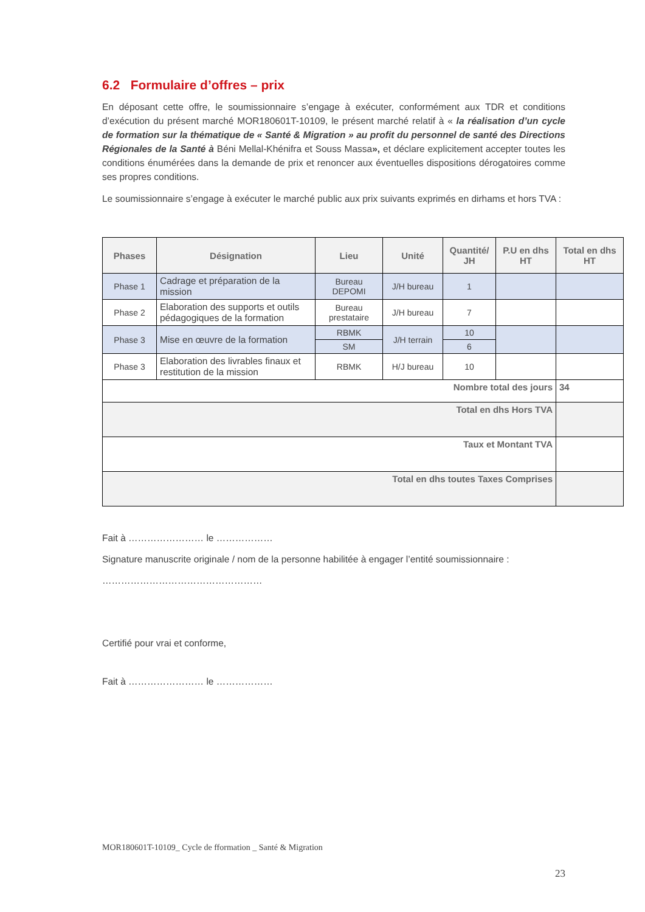6.2 Formulaire d’offres – prix
En déposant cette offre, le soumissionnaire s’engage à exécuter, conformément aux TDR et conditions d’exécution du présent marché MOR180601T-10109, le présent marché relatif à « la réalisation d’un cycle de formation sur la thématique de « Santé & Migration » au profit du personnel de santé des Directions Régionales de la Santé à Béni Mellal-Khénifra et Souss Massa», et déclare explicitement accepter toutes les conditions énumérées dans la demande de prix et renoncer aux éventuelles dispositions dérogatoires comme ses propres conditions.
Le soumissionnaire s’engage à exécuter le marché public aux prix suivants exprimés en dirhams et hors TVA :
| Phases | Désignation | Lieu | Unité | Quantité/ JH | P.U en dhs HT | Total en dhs HT |
| --- | --- | --- | --- | --- | --- | --- |
| Phase 1 | Cadrage et préparation de la mission | Bureau DEPOMI | J/H bureau | 1 | | |
| Phase 2 | Elaboration des supports et outils pédagogiques de la formation | Bureau prestataire | J/H bureau | 7 | | |
| Phase 3 | Mise en œuvre de la formation | RBMK | J/H terrain | 10 | | |
| | | SM | | 6 | | |
| Phase 3 | Elaboration des livrables finaux et restitution de la mission | RBMK | H/J bureau | 10 | | |
| Nombre total des jours | | | | | | 34 |
| Total en dhs Hors TVA | | | | | | |
| Taux et Montant TVA | | | | | | |
| Total en dhs toutes Taxes Comprises | | | | | | |
Fait à …………………… le ………………
Signature manuscrite originale / nom de la personne habilitée à engager l’entité soumissionnaire :
……………………………………………
Certifié pour vrai et conforme,
Fait à …………………… le ………………
MOR180601T-10109_ Cycle de fformation _ Santé & Migration
23